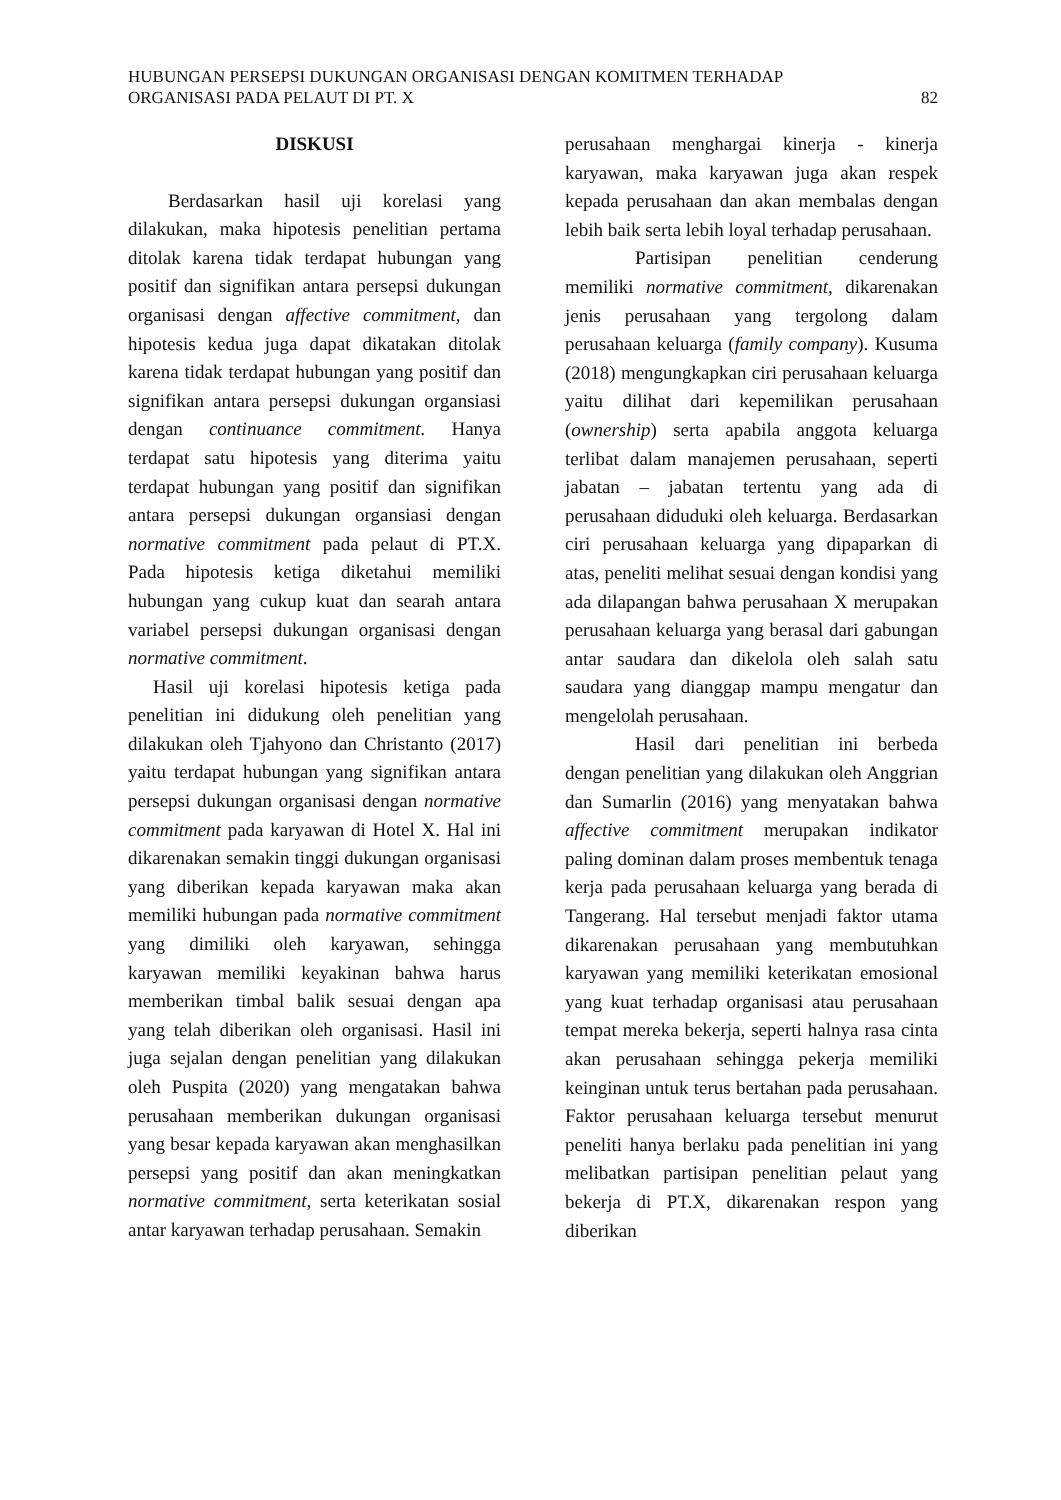HUBUNGAN PERSEPSI DUKUNGAN ORGANISASI DENGAN KOMITMEN TERHADAP
ORGANISASI PADA PELAUT DI PT. X 82
DISKUSI
Berdasarkan hasil uji korelasi yang dilakukan, maka hipotesis penelitian pertama ditolak karena tidak terdapat hubungan yang positif dan signifikan antara persepsi dukungan organisasi dengan affective commitment, dan hipotesis kedua juga dapat dikatakan ditolak karena tidak terdapat hubungan yang positif dan signifikan antara persepsi dukungan organsiasi dengan continuance commitment. Hanya terdapat satu hipotesis yang diterima yaitu terdapat hubungan yang positif dan signifikan antara persepsi dukungan organsiasi dengan normative commitment pada pelaut di PT.X. Pada hipotesis ketiga diketahui memiliki hubungan yang cukup kuat dan searah antara variabel persepsi dukungan organisasi dengan normative commitment.
Hasil uji korelasi hipotesis ketiga pada penelitian ini didukung oleh penelitian yang dilakukan oleh Tjahyono dan Christanto (2017) yaitu terdapat hubungan yang signifikan antara persepsi dukungan organisasi dengan normative commitment pada karyawan di Hotel X. Hal ini dikarenakan semakin tinggi dukungan organisasi yang diberikan kepada karyawan maka akan memiliki hubungan pada normative commitment yang dimiliki oleh karyawan, sehingga karyawan memiliki keyakinan bahwa harus memberikan timbal balik sesuai dengan apa yang telah diberikan oleh organisasi. Hasil ini juga sejalan dengan penelitian yang dilakukan oleh Puspita (2020) yang mengatakan bahwa perusahaan memberikan dukungan organisasi yang besar kepada karyawan akan menghasilkan persepsi yang positif dan akan meningkatkan normative commitment, serta keterikatan sosial antar karyawan terhadap perusahaan. Semakin
perusahaan menghargai kinerja - kinerja karyawan, maka karyawan juga akan respek kepada perusahaan dan akan membalas dengan lebih baik serta lebih loyal terhadap perusahaan.
Partisipan penelitian cenderung memiliki normative commitment, dikarenakan jenis perusahaan yang tergolong dalam perusahaan keluarga (family company). Kusuma (2018) mengungkapkan ciri perusahaan keluarga yaitu dilihat dari kepemilikan perusahaan (ownership) serta apabila anggota keluarga terlibat dalam manajemen perusahaan, seperti jabatan – jabatan tertentu yang ada di perusahaan diduduki oleh keluarga. Berdasarkan ciri perusahaan keluarga yang dipaparkan di atas, peneliti melihat sesuai dengan kondisi yang ada dilapangan bahwa perusahaan X merupakan perusahaan keluarga yang berasal dari gabungan antar saudara dan dikelola oleh salah satu saudara yang dianggap mampu mengatur dan mengelolah perusahaan.
Hasil dari penelitian ini berbeda dengan penelitian yang dilakukan oleh Anggrian dan Sumarlin (2016) yang menyatakan bahwa affective commitment merupakan indikator paling dominan dalam proses membentuk tenaga kerja pada perusahaan keluarga yang berada di Tangerang. Hal tersebut menjadi faktor utama dikarenakan perusahaan yang membutuhkan karyawan yang memiliki keterikatan emosional yang kuat terhadap organisasi atau perusahaan tempat mereka bekerja, seperti halnya rasa cinta akan perusahaan sehingga pekerja memiliki keinginan untuk terus bertahan pada perusahaan. Faktor perusahaan keluarga tersebut menurut peneliti hanya berlaku pada penelitian ini yang melibatkan partisipan penelitian pelaut yang bekerja di PT.X, dikarenakan respon yang diberikan